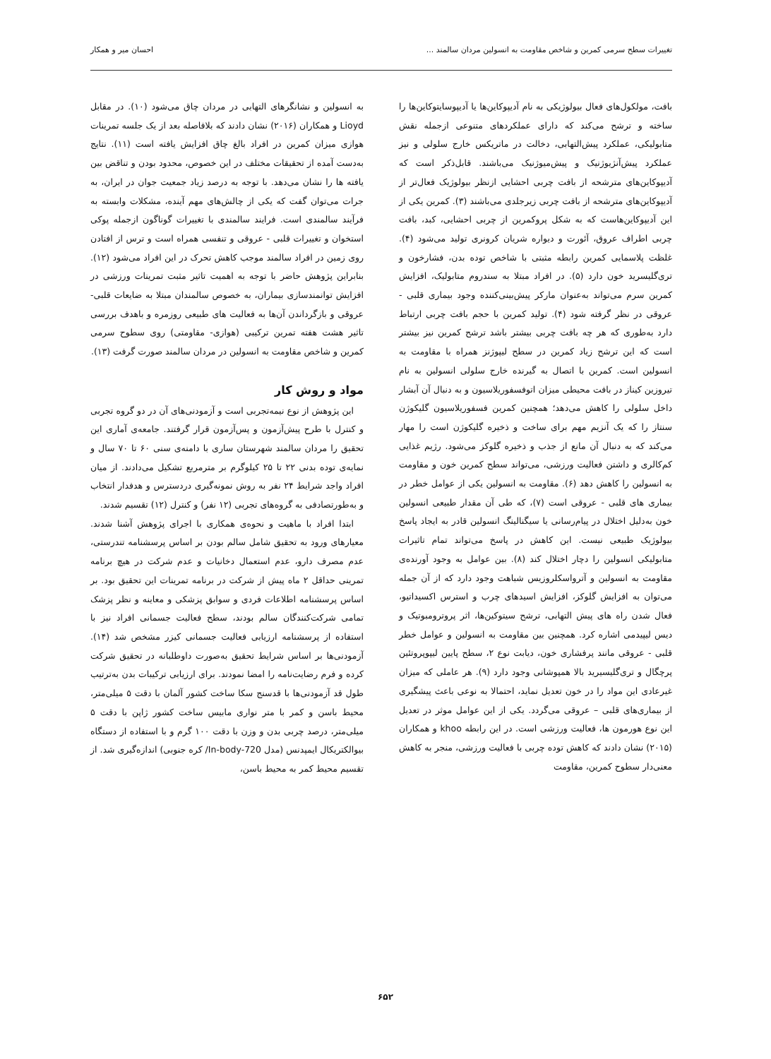تغییرات سطح سرمی کمرین و شاخص مقاومت به انسولین مردان سالمند ... احسان میر و همکار
بافت، مولکول‌های فعال بیولوژیکی به نام آدیپوکاین‌ها یا آدیپوسایتوکاین‌ها را ساخته و ترشح می‌کند که دارای عملکردهای متنوعی ازجمله نقش متابولیکی، عملکرد پیش‌التهابی، دخالت در ماتریکس خارج سلولی و نیز عملکرد پیش‌آنژیوژنیک و پیش‌میوژنیک می‌باشند. قابل‌ذکر است که آدیپوکاین‌های مترشحه از بافت چربی احشایی ازنظر بیولوژیک فعال‌تر از آدیپوکاین‌های مترشحه از بافت چربی زیرجلدی می‌باشند (۳). کمرین یکی از این آدیپوکاین‌هاست که به شکل پروکمرین از چربی احشایی، کبد، بافت چربی اطراف عروق، آئورت و دیواره شریان کرونری تولید می‌شود (۴). غلظت پلاسمایی کمرین رابطه مثبتی با شاخص توده بدن، فشارخون و تری‌گلیسرید خون دارد (۵). در افراد مبتلا به سندروم متابولیک، افزایش کمرین سرم می‌تواند به‌عنوان مارکر پیش‌بینی‌کننده وجود بیماری قلبی - عروقی در نظر گرفته شود (۴). تولید کمرین با حجم بافت چربی ارتباط دارد به‌طوری که هر چه بافت چربی بیشتر باشد ترشح کمرین نیز بیشتر است که این ترشح زیاد کمرین در سطح لیپوژنز همراه با مقاومت به انسولین است. کمرین با اتصال به گیرنده خارج سلولی انسولین به نام تیروزین کیناز در بافت محیطی میزان اتوفسفوریلاسیون و به دنبال آن آبشار داخل سلولی را کاهش می‌دهد؛ همچنین کمرین فسفوریلاسیون گلیکوژن سنتاز را که یک آنزیم مهم برای ساخت و ذخیره گلیکوژن است را مهار می‌کند که به دنبال آن مانع از جذب و ذخیره گلوکز می‌شود. رژیم غذایی کم‌کالری و داشتن فعالیت ورزشی، می‌تواند سطح کمرین خون و مقاومت به انسولین را کاهش دهد (۶). مقاومت به انسولین یکی از عوامل خطر در بیماری های قلبی - عروقی است (۷)، که طی آن مقدار طبیعی انسولین خون به‌دلیل اختلال در پیام‌رسانی یا سیگنالینگ انسولین قادر به ایجاد پاسخ بیولوژیک طبیعی نیست. این کاهش در پاسخ می‌تواند تمام تاثیرات متابولیکی انسولین را دچار اختلال کند (۸). بین عوامل به وجود آورنده‌ی مقاومت به انسولین و آترواسکلروزیس شباهت وجود دارد که از آن جمله می‌توان به افزایش گلوکز، افزایش اسیدهای چرب و استرس اکسیداتیو، فعال شدن راه های پیش التهابی، ترشح سیتوکین‌ها، اثر پروترومبوتیک و دیس لیپیدمی اشاره کرد. همچنین بین مقاومت به انسولین و عوامل خطر قلبی - عروقی مانند پرفشاری خون، دیابت نوع ۲، سطح پایین لیپوپروتئین پرچگال و تری‌گلیسیرید بالا همپوشانی وجود دارد (۹). هر عاملی که میزان غیرعادی این مواد را در خون تعدیل نماید، احتمالا به نوعی باعث پیشگیری از بیماری‌های قلبی – عروقی می‌گردد. یکی از این عوامل موثر در تعدیل این نوع هورمون ها، فعالیت ورزشی است. در این رابطه khoo و همکاران (۲۰۱۵) نشان دادند که کاهش توده چربی با فعالیت ورزشی، منجر به کاهش معنی‌دار سطوح کمرین، مقاومت
به انسولین و نشانگرهای التهابی در مردان چاق می‌شود (۱۰). در مقابل Lioyd و همکاران (۲۰۱۶) نشان دادند که بلافاصله بعد از یک جلسه تمرینات هوازی میزان کمرین در افراد بالغ چاق افزایش یافته است (۱۱). نتایج به‌دست آمده از تحقیقات مختلف در این خصوص، محدود بودن و تناقض بین یافته ها را نشان می‌دهد. با توجه به درصد زیاد جمعیت جوان در ایران، به جرات می‌توان گفت که یکی از چالش‌های مهم آینده، مشکلات وابسته به فرآیند سالمندی است. فرایند سالمندی با تغییرات گوناگون ازجمله پوکی استخوان و تغییرات قلبی - عروقی و تنفسی همراه است و ترس از افتادن روی زمین در افراد سالمند موجب کاهش تحرک در این افراد می‌شود (۱۲). بنابراین پژوهش حاضر با توجه به اهمیت تاثیر مثبت تمرینات ورزشی در افزایش توانمندسازی بیماران، به خصوص سالمندان مبتلا به ضایعات قلبی- عروقی و بازگرداندن آن‌ها به فعالیت های طبیعی روزمره و باهدف بررسی تاثیر هشت هفته تمرین ترکیبی (هوازی- مقاومتی) روی سطوح سرمی کمرین و شاخص مقاومت به انسولین در مردان سالمند صورت گرفت (۱۳).
مواد و روش کار
این پژوهش از نوع نیمه‌تجربی است و آزمودنی‌های آن در دو گروه تجربی و کنترل با طرح پیش‌آزمون و پس‌آزمون قرار گرفتند. جامعه‌ی آماری این تحقیق را مردان سالمند شهرستان ساری با دامنه‌ی سنی ۶۰ تا ۷۰ سال و نمایه‌ی توده بدنی ۲۲ تا ۲۵ کیلوگرم بر مترمربع تشکیل می‌دادند. از میان افراد واجد شرایط ۲۴ نفر به روش نمونه‌گیری دردسترس و هدفدار انتخاب و به‌طورتصادفی به گروه‌های تجربی (۱۲ نفر) و کنترل (۱۲) تقسیم شدند.
ابتدا افراد با ماهیت و نحوه‌ی همکاری با اجرای پژوهش آشنا شدند. معیارهای ورود به تحقیق شامل سالم بودن بر اساس پرسشنامه تندرستی، عدم مصرف دارو، عدم استعمال دخانیات و عدم شرکت در هیچ برنامه تمرینی حداقل ۲ ماه پیش از شرکت در برنامه تمرینات این تحقیق بود. بر اساس پرسشنامه اطلاعات فردی و سوابق پزشکی و معاینه و نظر پزشک تمامی شرکت‌کنندگان سالم بودند، سطح فعالیت جسمانی افراد نیز با استفاده از پرسشنامه ارزیابی فعالیت جسمانی کیزر مشخص شد (۱۴). آزمودنی‌ها بر اساس شرایط تحقیق به‌صورت داوطلبانه در تحقیق شرکت کرده و فرم رضایت‌نامه را امضا نمودند. برای ارزیابی ترکیبات بدن به‌ترتیب طول قد آزمودنی‌ها با قدسنج سکا ساخت کشور آلمان با دقت ۵ میلی‌متر، محیط باسن و کمر با متر نواری مابیس ساخت کشور ژاپن با دقت ۵ میلی‌متر، درصد چربی بدن و وزن با دقت ۱۰۰ گرم و با استفاده از دستگاه بیوالکتریکال ایمپدنس (مدل In-body-720/ کره جنوبی) اندازه‌گیری شد. از تقسیم محیط کمر به محیط باسن،
۶۵۲